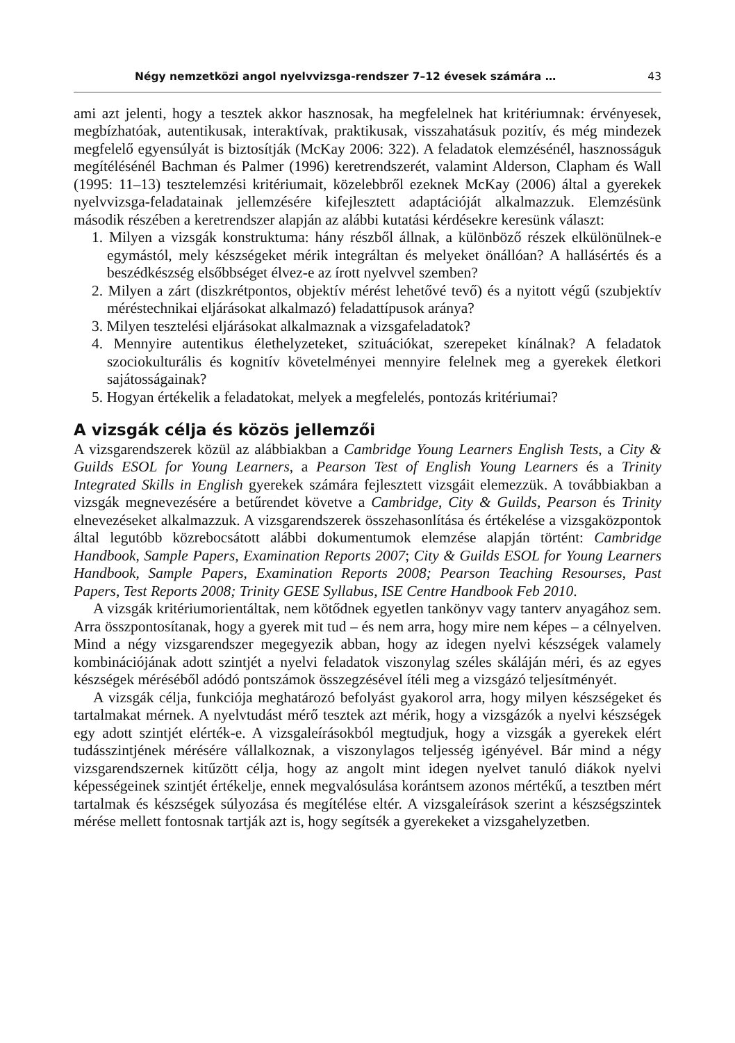Négy nemzetközi angol nyelvvizsga-rendszer 7–12 évesek számára … 43
ami azt jelenti, hogy a tesztek akkor hasznosak, ha megfelelnek hat kritériumnak: érvényesek, megbízhatóak, autentikusak, interaktívak, praktikusak, visszahatásuk pozitív, és még mindezek megfelelő egyensúlyát is biztosítják (McKay 2006: 322). A feladatok elemzésénél, hasznosságuk megítélésénél Bachman és Palmer (1996) keretrendszerét, valamint Alderson, Clapham és Wall (1995: 11–13) tesztelemzési kritériumait, közelebbről ezeknek McKay (2006) által a gyerekek nyelvvizsga-feladatainak jellemzésére kifejlesztett adaptációját alkalmazzuk. Elemzésünk második részében a keretrendszer alapján az alábbi kutatási kérdésekre keresünk választ:
1. Milyen a vizsgák konstruktuma: hány részből állnak, a különböző részek elkülönülnek-e egymástól, mely készségeket mérik integráltan és melyeket önállóan? A hallásértés és a beszédkészség elsőbbséget élvez-e az írott nyelvvel szemben?
2. Milyen a zárt (diszkrétpontos, objektív mérést lehetővé tevő) és a nyitott végű (szubjektív méréstechnikai eljárásokat alkalmazó) feladattípusok aránya?
3. Milyen tesztelési eljárásokat alkalmaznak a vizsgafeladatok?
4. Mennyire autentikus élethelyzeteket, szituációkat, szerepeket kínálnak? A feladatok szociokulturális és kognitív követelményei mennyire felelnek meg a gyerekek életkori sajátosságainak?
5. Hogyan értékelik a feladatokat, melyek a megfelelés, pontozás kritériumai?
A vizsgák célja és közös jellemzői
A vizsgarendszerek közül az alábbiakban a Cambridge Young Learners English Tests, a City & Guilds ESOL for Young Learners, a Pearson Test of English Young Learners és a Trinity Integrated Skills in English gyerekek számára fejlesztett vizsgáit elemezzük. A továbbiakban a vizsgák megnevezésére a betűrendet követve a Cambridge, City & Guilds, Pearson és Trinity elnevezéseket alkalmazzuk. A vizsgarendszerek összehasonlítása és értékelése a vizsgaközpontok által legutóbb közrebocsátott alábbi dokumentumok elemzése alapján történt: Cambridge Handbook, Sample Papers, Examination Reports 2007; City & Guilds ESOL for Young Learners Handbook, Sample Papers, Examination Reports 2008; Pearson Teaching Resourses, Past Papers, Test Reports 2008; Trinity GESE Syllabus, ISE Centre Handbook Feb 2010.
A vizsgák kritériumorientáltak, nem kötődnek egyetlen tankönyv vagy tanterv anyagához sem. Arra összpontosítanak, hogy a gyerek mit tud – és nem arra, hogy mire nem képes – a célnyelven. Mind a négy vizsgarendszer megegyezik abban, hogy az idegen nyelvi készségek valamely kombinációjának adott szintjét a nyelvi feladatok viszonylag széles skáláján méri, és az egyes készségek méréséből adódó pontszámok összegzésével ítéli meg a vizsgázó teljesítményét.
A vizsgák célja, funkciója meghatározó befolyást gyakorol arra, hogy milyen készségeket és tartalmakat mérnek. A nyelvtudást mérő tesztek azt mérik, hogy a vizsgázók a nyelvi készségek egy adott szintjét elérték-e. A vizsgaleírásokból megtudjuk, hogy a vizsgák a gyerekek elért tudásszintjének mérésére vállalkoznak, a viszonylagos teljesség igényével. Bár mind a négy vizsgarendszernek kitűzött célja, hogy az angolt mint idegen nyelvet tanuló diákok nyelvi képességeinek szintjét értékelje, ennek megvalósulása korántsem azonos mértékű, a tesztben mért tartalmak és készségek súlyozása és megítélése eltér. A vizsgaleírások szerint a készségszintek mérése mellett fontosnak tartják azt is, hogy segítsék a gyerekeket a vizsgahelyzetben.